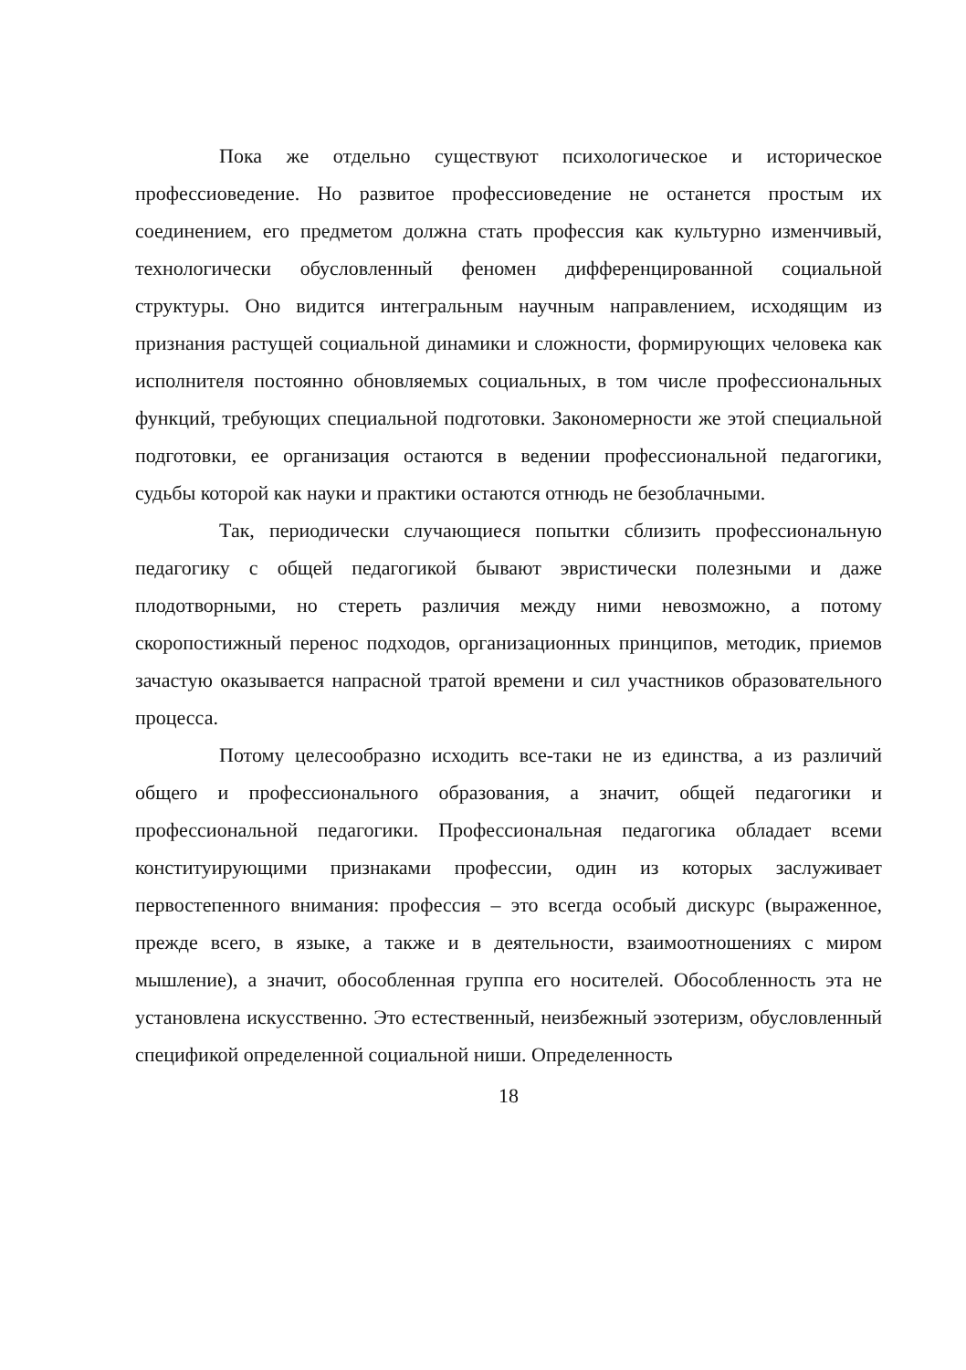Пока же отдельно существуют психологическое и историческое профессиоведение. Но развитое профессиоведение не останется простым их соединением, его предметом должна стать профессия как культурно изменчивый, технологически обусловленный феномен дифференцированной социальной структуры. Оно видится интегральным научным направлением, исходящим из признания растущей социальной динамики и сложности, формирующих человека как исполнителя постоянно обновляемых социальных, в том числе профессиональных функций, требующих специальной подготовки. Закономерности же этой специальной подготовки, ее организация остаются в ведении профессиональной педагогики, судьбы которой как науки и практики остаются отнюдь не безоблачными.
Так, периодически случающиеся попытки сблизить профессиональную педагогику с общей педагогикой бывают эвристически полезными и даже плодотворными, но стереть различия между ними невозможно, а потому скоропостижный перенос подходов, организационных принципов, методик, приемов зачастую оказывается напрасной тратой времени и сил участников образовательного процесса.
Потому целесообразно исходить все-таки не из единства, а из различий общего и профессионального образования, а значит, общей педагогики и профессиональной педагогики. Профессиональная педагогика обладает всеми конституирующими признаками профессии, один из которых заслуживает первостепенного внимания: профессия – это всегда особый дискурс (выраженное, прежде всего, в языке, а также и в деятельности, взаимоотношениях с миром мышление), а значит, обособленная группа его носителей. Обособленность эта не установлена искусственно. Это естественный, неизбежный эзотеризм, обусловленный спецификой определенной социальной ниши. Определенность
18